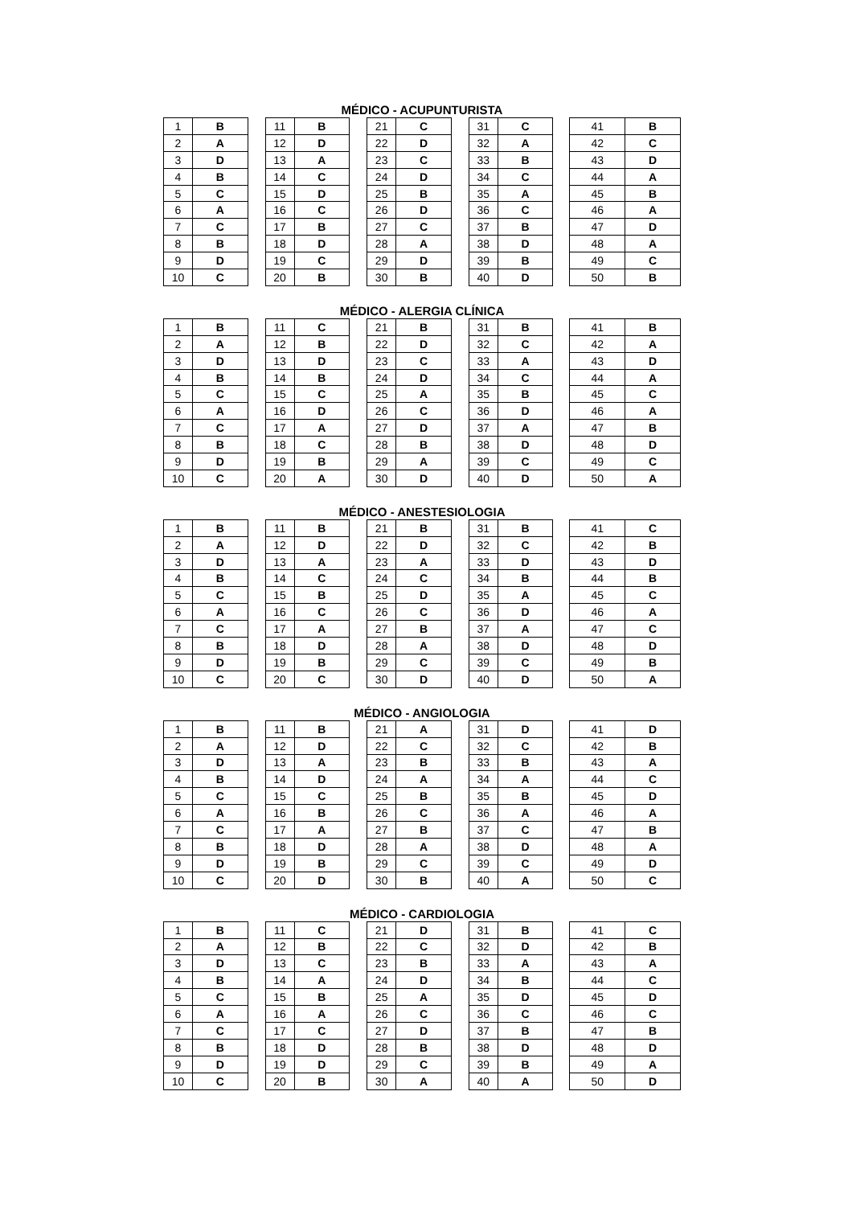MÉDICO - ACUPUNTURISTA
| 1 | B | | 11 | B | | 21 | C | | 31 | C | | 41 | B |
| 2 | A | | 12 | D | | 22 | D | | 32 | A | | 42 | C |
| 3 | D | | 13 | A | | 23 | C | | 33 | B | | 43 | D |
| 4 | B | | 14 | C | | 24 | D | | 34 | C | | 44 | A |
| 5 | C | | 15 | D | | 25 | B | | 35 | A | | 45 | B |
| 6 | A | | 16 | C | | 26 | D | | 36 | C | | 46 | A |
| 7 | C | | 17 | B | | 27 | C | | 37 | B | | 47 | D |
| 8 | B | | 18 | D | | 28 | A | | 38 | D | | 48 | A |
| 9 | D | | 19 | C | | 29 | D | | 39 | B | | 49 | C |
| 10 | C | | 20 | B | | 30 | B | | 40 | D | | 50 | B |
MÉDICO - ALERGIA CLÍNICA
| 1 | B | | 11 | C | | 21 | B | | 31 | B | | 41 | B |
| 2 | A | | 12 | B | | 22 | D | | 32 | C | | 42 | A |
| 3 | D | | 13 | D | | 23 | C | | 33 | A | | 43 | D |
| 4 | B | | 14 | B | | 24 | D | | 34 | C | | 44 | A |
| 5 | C | | 15 | C | | 25 | A | | 35 | B | | 45 | C |
| 6 | A | | 16 | D | | 26 | C | | 36 | D | | 46 | A |
| 7 | C | | 17 | A | | 27 | D | | 37 | A | | 47 | B |
| 8 | B | | 18 | C | | 28 | B | | 38 | D | | 48 | D |
| 9 | D | | 19 | B | | 29 | A | | 39 | C | | 49 | C |
| 10 | C | | 20 | A | | 30 | D | | 40 | D | | 50 | A |
MÉDICO - ANESTESIOLOGIA
| 1 | B | | 11 | B | | 21 | B | | 31 | B | | 41 | C |
| 2 | A | | 12 | D | | 22 | D | | 32 | C | | 42 | B |
| 3 | D | | 13 | A | | 23 | A | | 33 | D | | 43 | D |
| 4 | B | | 14 | C | | 24 | C | | 34 | B | | 44 | B |
| 5 | C | | 15 | B | | 25 | D | | 35 | A | | 45 | C |
| 6 | A | | 16 | C | | 26 | C | | 36 | D | | 46 | A |
| 7 | C | | 17 | A | | 27 | B | | 37 | A | | 47 | C |
| 8 | B | | 18 | D | | 28 | A | | 38 | D | | 48 | D |
| 9 | D | | 19 | B | | 29 | C | | 39 | C | | 49 | B |
| 10 | C | | 20 | C | | 30 | D | | 40 | D | | 50 | A |
MÉDICO - ANGIOLOGIA
| 1 | B | | 11 | B | | 21 | A | | 31 | D | | 41 | D |
| 2 | A | | 12 | D | | 22 | C | | 32 | C | | 42 | B |
| 3 | D | | 13 | A | | 23 | B | | 33 | B | | 43 | A |
| 4 | B | | 14 | D | | 24 | A | | 34 | A | | 44 | C |
| 5 | C | | 15 | C | | 25 | B | | 35 | B | | 45 | D |
| 6 | A | | 16 | B | | 26 | C | | 36 | A | | 46 | A |
| 7 | C | | 17 | A | | 27 | B | | 37 | C | | 47 | B |
| 8 | B | | 18 | D | | 28 | A | | 38 | D | | 48 | A |
| 9 | D | | 19 | B | | 29 | C | | 39 | C | | 49 | D |
| 10 | C | | 20 | D | | 30 | B | | 40 | A | | 50 | C |
MÉDICO - CARDIOLOGIA
| 1 | B | | 11 | C | | 21 | D | | 31 | B | | 41 | C |
| 2 | A | | 12 | B | | 22 | C | | 32 | D | | 42 | B |
| 3 | D | | 13 | C | | 23 | B | | 33 | A | | 43 | A |
| 4 | B | | 14 | A | | 24 | D | | 34 | B | | 44 | C |
| 5 | C | | 15 | B | | 25 | A | | 35 | D | | 45 | D |
| 6 | A | | 16 | A | | 26 | C | | 36 | C | | 46 | C |
| 7 | C | | 17 | C | | 27 | D | | 37 | B | | 47 | B |
| 8 | B | | 18 | D | | 28 | B | | 38 | D | | 48 | D |
| 9 | D | | 19 | D | | 29 | C | | 39 | B | | 49 | A |
| 10 | C | | 20 | B | | 30 | A | | 40 | A | | 50 | D |